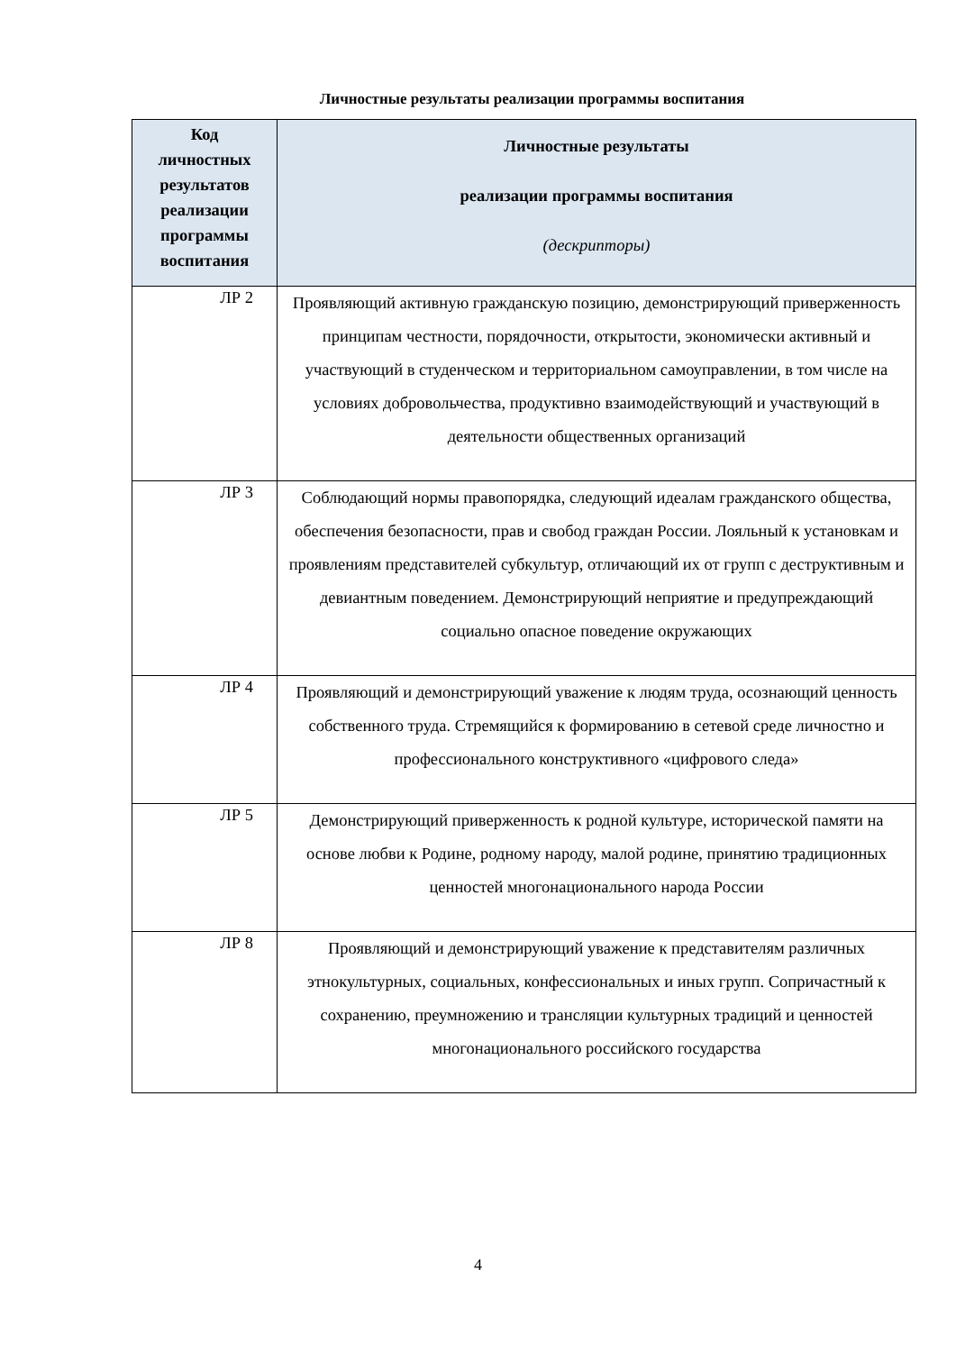Личностные результаты реализации программы воспитания
| Код личностных результатов реализации программы воспитания | Личностные результаты реализации программы воспитания (дескрипторы) |
| --- | --- |
| ЛР 2 | Проявляющий активную гражданскую позицию, демонстрирующий приверженность принципам честности, порядочности, открытости, экономически активный и участвующий в студенческом и территориальном самоуправлении, в том числе на условиях добровольчества, продуктивно взаимодействующий и участвующий в деятельности общественных организаций |
| ЛР 3 | Соблюдающий нормы правопорядка, следующий идеалам гражданского общества, обеспечения безопасности, прав и свобод граждан России. Лояльный к установкам и проявлениям представителей субкультур, отличающий их от групп с деструктивным и девиантным поведением. Демонстрирующий неприятие и предупреждающий социально опасное поведение окружающих |
| ЛР 4 | Проявляющий и демонстрирующий уважение к людям труда, осознающий ценность собственного труда. Стремящийся к формированию в сетевой среде личностно и профессионального конструктивного «цифрового следа» |
| ЛР 5 | Демонстрирующий приверженность к родной культуре, исторической памяти на основе любви к Родине, родному народу, малой родине, принятию традиционных ценностей многонационального народа России |
| ЛР 8 | Проявляющий и демонстрирующий уважение к представителям различных этнокультурных, социальных, конфессиональных и иных групп. Сопричастный к сохранению, преумножению и трансляции культурных традиций и ценностей многонационального российского государства |
4